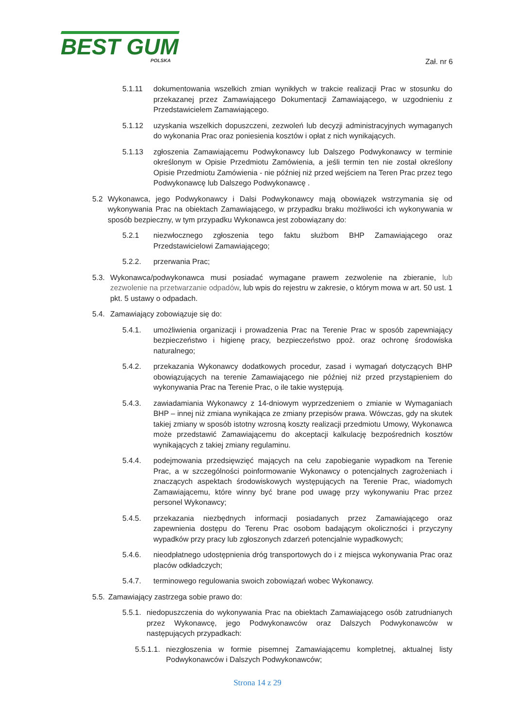BEST GUM
POLSKA
Zał. nr 6
5.1.11 dokumentowania wszelkich zmian wynikłych w trakcie realizacji Prac w stosunku do przekazanej przez Zamawiającego Dokumentacji Zamawiającego, w uzgodnieniu z Przedstawicielem Zamawiającego.
5.1.12 uzyskania wszelkich dopuszczeni, zezwoleń lub decyzji administracyjnych wymaganych do wykonania Prac oraz poniesienia kosztów i opłat z nich wynikających.
5.1.13 zgłoszenia Zamawiającemu Podwykonawcy lub Dalszego Podwykonawcy w terminie określonym w Opisie Przedmiotu Zamówienia, a jeśli termin ten nie został określony Opisie Przedmiotu Zamówienia - nie później niż przed wejściem na Teren Prac przez tego Podwykonawcę lub Dalszego Podwykonawcę .
5.2 Wykonawca, jego Podwykonawcy i Dalsi Podwykonawcy mają obowiązek wstrzymania się od wykonywania Prac na obiektach Zamawiającego, w przypadku braku możliwości ich wykonywania w sposób bezpieczny, w tym przypadku Wykonawca jest zobowiązany do:
5.2.1 niezwłocznego zgłoszenia tego faktu służbom BHP Zamawiającego oraz Przedstawicielowi Zamawiającego;
5.2.2. przerwania Prac;
5.3. Wykonawca/podwykonawca musi posiadać wymagane prawem zezwolenie na zbieranie, lub zezwolenie na przetwarzanie odpadów, lub wpis do rejestru w zakresie, o którym mowa w art. 50 ust. 1 pkt. 5 ustawy o odpadach.
5.4. Zamawiający zobowiązuje się do:
5.4.1. umożliwienia organizacji i prowadzenia Prac na Terenie Prac w sposób zapewniający bezpieczeństwo i higienę pracy, bezpieczeństwo ppoż. oraz ochronę środowiska naturalnego;
5.4.2. przekazania Wykonawcy dodatkowych procedur, zasad i wymagań dotyczących BHP obowiązujących na terenie Zamawiającego nie później niż przed przystąpieniem do wykonywania Prac na Terenie Prac, o ile takie występują.
5.4.3. zawiadamiania Wykonawcy z 14-dniowym wyprzedzeniem o zmianie w Wymaganiach BHP – innej niż zmiana wynikająca ze zmiany przepisów prawa. Wówczas, gdy na skutek takiej zmiany w sposób istotny wzrosną koszty realizacji przedmiotu Umowy, Wykonawca może przedstawić Zamawiającemu do akceptacji kalkulację bezpośrednich kosztów wynikających z takiej zmiany regulaminu.
5.4.4. podejmowania przedsięwzięć mających na celu zapobieganie wypadkom na Terenie Prac, a w szczególności poinformowanie Wykonawcy o potencjalnych zagrożeniach i znaczących aspektach środowiskowych występujących na Terenie Prac, wiadomych Zamawiającemu, które winny być brane pod uwagę przy wykonywaniu Prac przez personel Wykonawcy;
5.4.5. przekazania niezbędnych informacji posiadanych przez Zamawiającego oraz zapewnienia dostępu do Terenu Prac osobom badającym okoliczności i przyczyny wypadków przy pracy lub zgłoszonych zdarzeń potencjalnie wypadkowych;
5.4.6. nieodpłatnego udostępnienia dróg transportowych do i z miejsca wykonywania Prac oraz placów odkładczych;
5.4.7. terminowego regulowania swoich zobowiązań wobec Wykonawcy.
5.5. Zamawiający zastrzega sobie prawo do:
5.5.1. niedopuszczenia do wykonywania Prac na obiektach Zamawiającego osób zatrudnianych przez Wykonawcę, jego Podwykonawców oraz Dalszych Podwykonawców w następujących przypadkach:
5.5.1.1. niezgłoszenia w formie pisemnej Zamawiającemu kompletnej, aktualnej listy Podwykonawców i Dalszych Podwykonawców;
Strona 14 z 29